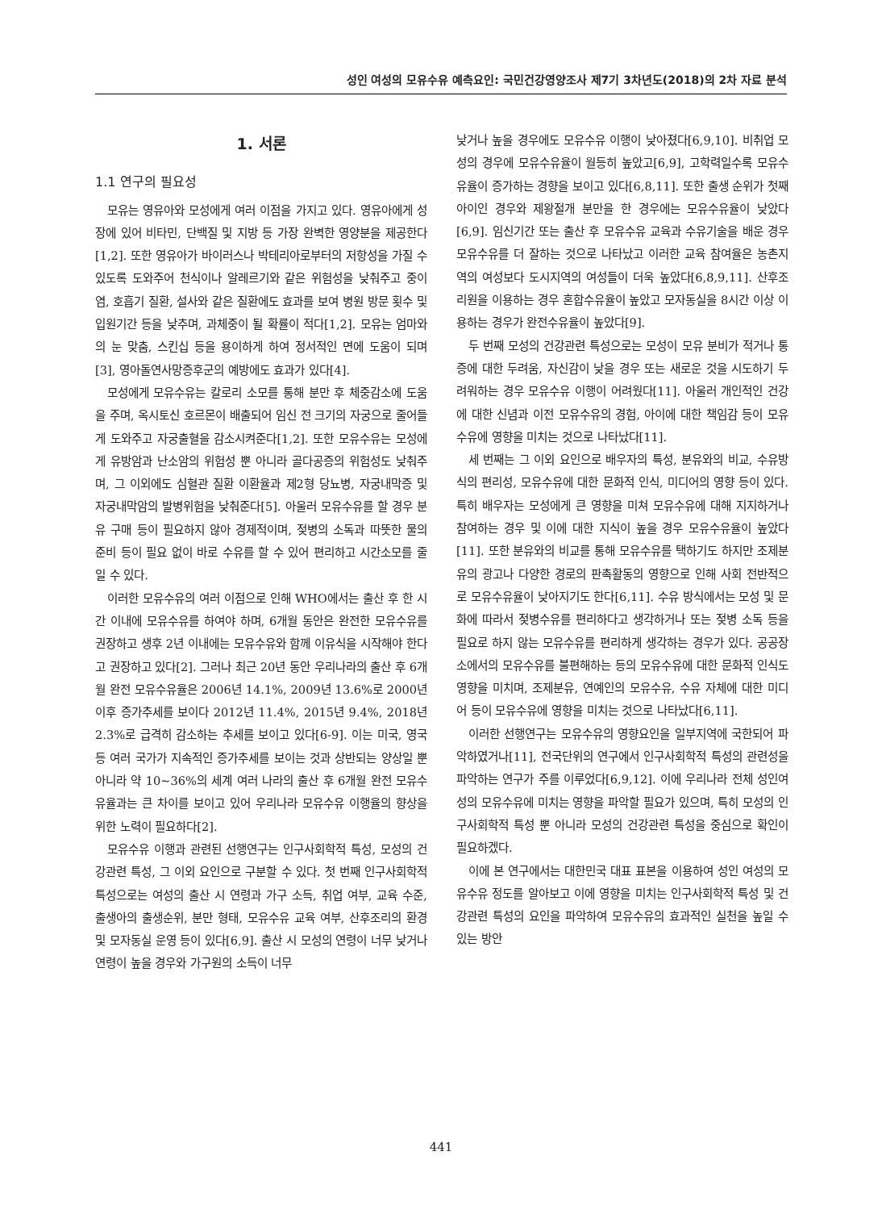성인 여성의 모유수유 예측요인: 국민건강영양조사 제7기 3차년도(2018)의 2차 자료 분석
1. 서론
1.1 연구의 필요성
모유는 영유아와 모성에게 여러 이점을 가지고 있다. 영유아에게 성장에 있어 비타민, 단백질 및 지방 등 가장 완벽한 영양분을 제공한다[1,2]. 또한 영유아가 바이러스나 박테리아로부터의 저항성을 가질 수 있도록 도와주어 천식이나 알레르기와 같은 위험성을 낮춰주고 중이염, 호흡기 질환, 설사와 같은 질환에도 효과를 보여 병원 방문 횟수 및 입원기간 등을 낮추며, 과체중이 될 확률이 적다[1,2]. 모유는 엄마와의 눈 맞춤, 스킨십 등을 용이하게 하여 정서적인 면에 도움이 되며[3], 영아돌연사망증후군의 예방에도 효과가 있다[4].
모성에게 모유수유는 칼로리 소모를 통해 분만 후 체중감소에 도움을 주며, 옥시토신 호르몬이 배출되어 임신 전 크기의 자궁으로 줄어들게 도와주고 자궁출혈을 감소시켜준다[1,2]. 또한 모유수유는 모성에게 유방암과 난소암의 위험성 뿐 아니라 골다공증의 위험성도 낮춰주며, 그 이외에도 심혈관 질환 이환율과 제2형 당뇨병, 자궁내막증 및 자궁내막암의 발병위험을 낮춰준다[5]. 아울러 모유수유를 할 경우 분유 구매 등이 필요하지 않아 경제적이며, 젖병의 소독과 따뜻한 물의 준비 등이 필요 없이 바로 수유를 할 수 있어 편리하고 시간소모를 줄일 수 있다.
이러한 모유수유의 여러 이점으로 인해 WHO에서는 출산 후 한 시간 이내에 모유수유를 하여야 하며, 6개월 동안은 완전한 모유수유를 권장하고 생후 2년 이내에는 모유수유와 함께 이유식을 시작해야 한다고 권장하고 있다[2]. 그러나 최근 20년 동안 우리나라의 출산 후 6개월 완전 모유수유율은 2006년 14.1%, 2009년 13.6%로 2000년 이후 증가추세를 보이다 2012년 11.4%, 2015년 9.4%, 2018년 2.3%로 급격히 감소하는 추세를 보이고 있다[6-9]. 이는 미국, 영국 등 여러 국가가 지속적인 증가추세를 보이는 것과 상반되는 양상일 뿐 아니라 약 10~36%의 세계 여러 나라의 출산 후 6개월 완전 모유수유율과는 큰 차이를 보이고 있어 우리나라 모유수유 이행율의 향상을 위한 노력이 필요하다[2].
모유수유 이행과 관련된 선행연구는 인구사회학적 특성, 모성의 건강관련 특성, 그 이외 요인으로 구분할 수 있다. 첫 번째 인구사회학적 특성으로는 여성의 출산 시 연령과 가구 소득, 취업 여부, 교육 수준, 출생아의 출생순위, 분만 형태, 모유수유 교육 여부, 산후조리의 환경 및 모자동실 운영 등이 있다[6,9]. 출산 시 모성의 연령이 너무 낮거나 연령이 높을 경우와 가구원의 소득이 너무
낮거나 높을 경우에도 모유수유 이행이 낮아졌다[6,9,10]. 비취업 모성의 경우에 모유수유율이 월등히 높았고[6,9], 고학력일수록 모유수유율이 증가하는 경향을 보이고 있다[6,8,11]. 또한 출생 순위가 첫째아이인 경우와 제왕절개 분만을 한 경우에는 모유수유율이 낮았다[6,9]. 임신기간 또는 출산 후 모유수유 교육과 수유기술을 배운 경우 모유수유를 더 잘하는 것으로 나타났고 이러한 교육 참여율은 농촌지역의 여성보다 도시지역의 여성들이 더욱 높았다[6,8,9,11]. 산후조리원을 이용하는 경우 혼합수유율이 높았고 모자동실을 8시간 이상 이용하는 경우가 완전수유율이 높았다[9].
두 번째 모성의 건강관련 특성으로는 모성이 모유 분비가 적거나 통증에 대한 두려움, 자신감이 낮을 경우 또는 새로운 것을 시도하기 두려워하는 경우 모유수유 이행이 어려웠다[11]. 아울러 개인적인 건강에 대한 신념과 이전 모유수유의 경험, 아이에 대한 책임감 등이 모유수유에 영향을 미치는 것으로 나타났다[11].
세 번째는 그 이외 요인으로 배우자의 특성, 분유와의 비교, 수유방식의 편리성, 모유수유에 대한 문화적 인식, 미디어의 영향 등이 있다. 특히 배우자는 모성에게 큰 영향을 미쳐 모유수유에 대해 지지하거나 참여하는 경우 및 이에 대한 지식이 높을 경우 모유수유율이 높았다[11]. 또한 분유와의 비교를 통해 모유수유를 택하기도 하지만 조제분유의 광고나 다양한 경로의 판촉활동의 영향으로 인해 사회 전반적으로 모유수유율이 낮아지기도 한다[6,11]. 수유 방식에서는 모성 및 문화에 따라서 젖병수유를 편리하다고 생각하거나 또는 젖병 소독 등을 필요로 하지 않는 모유수유를 편리하게 생각하는 경우가 있다. 공공장소에서의 모유수유를 불편해하는 등의 모유수유에 대한 문화적 인식도 영향을 미치며, 조제분유, 연예인의 모유수유, 수유 자체에 대한 미디어 등이 모유수유에 영향을 미치는 것으로 나타났다[6,11].
이러한 선행연구는 모유수유의 영향요인을 일부지역에 국한되어 파악하였거나[11], 전국단위의 연구에서 인구사회학적 특성의 관련성을 파악하는 연구가 주를 이루었다[6,9,12]. 이에 우리나라 전체 성인여성의 모유수유에 미치는 영향을 파악할 필요가 있으며, 특히 모성의 인구사회학적 특성 뿐 아니라 모성의 건강관련 특성을 중심으로 확인이 필요하겠다.
이에 본 연구에서는 대한민국 대표 표본을 이용하여 성인 여성의 모유수유 정도를 알아보고 이에 영향을 미치는 인구사회학적 특성 및 건강관련 특성의 요인을 파악하여 모유수유의 효과적인 실천을 높일 수 있는 방안
441